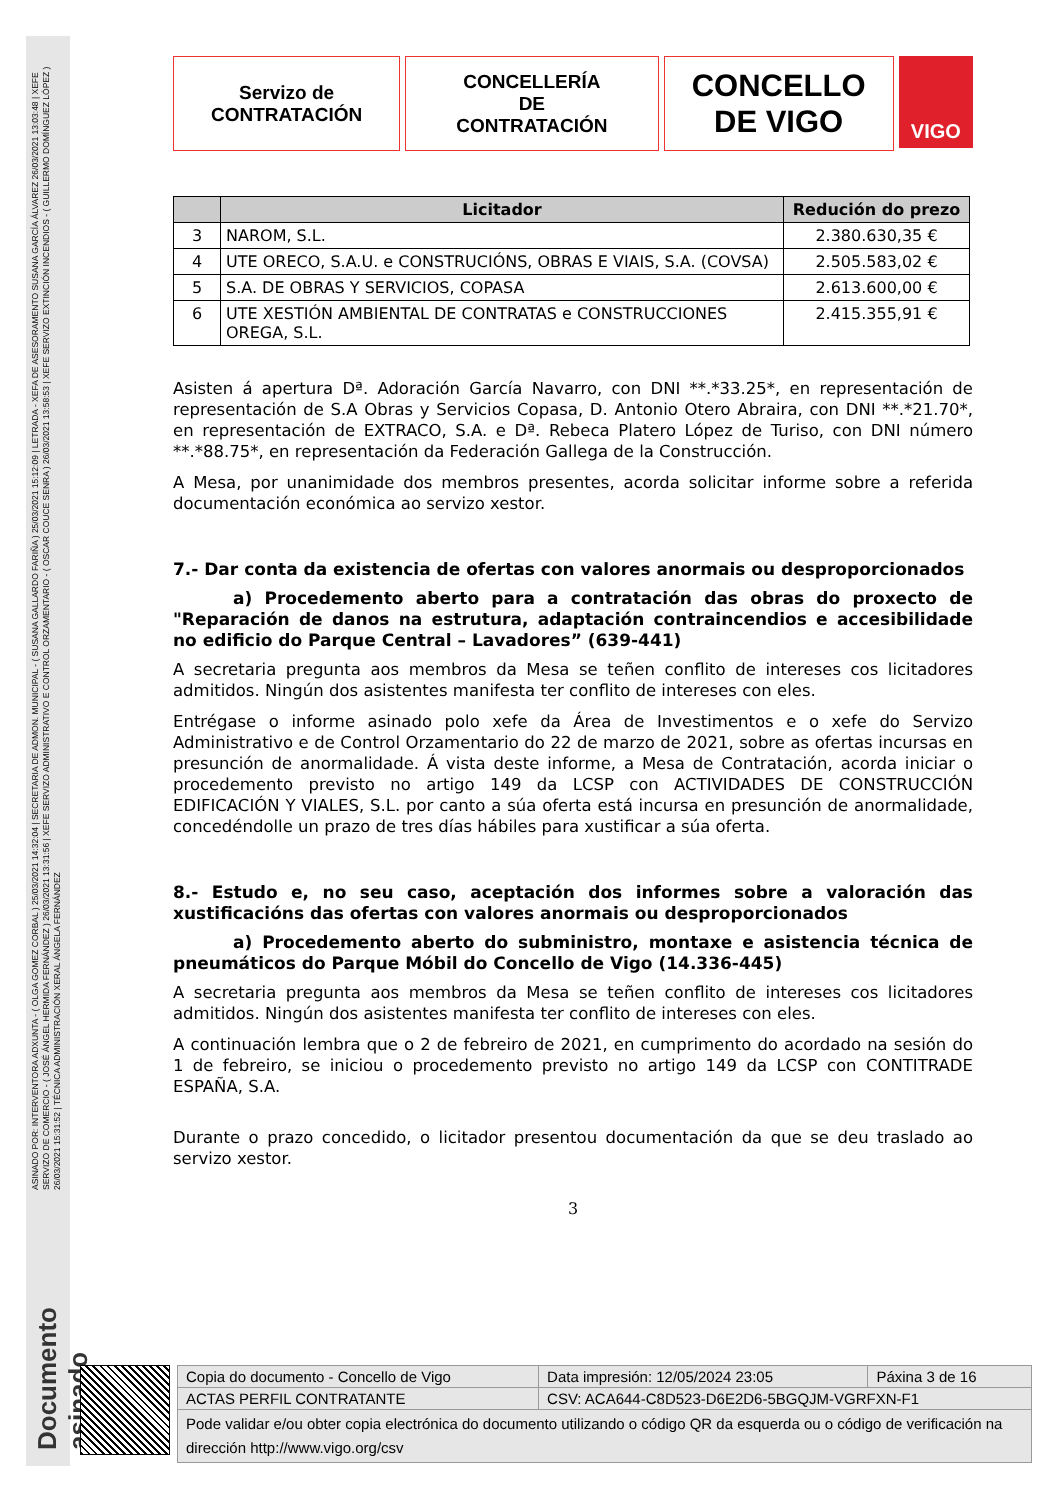ASINADO POR: INTERVENTORA ADXUNTA - ( OLGA GOMEZ CORBAL ) 25/03/2021 14:32:04 | SECRETARIA DE ADMON. MUNICIPAL - ( SUSANA GALLARDO FARIÑA ) 25/03/2021 15:12:09 | LETRADA - XEFA DE ASESORAMENTO SUSANA GARCÍA ÁLVAREZ 26/03/2021 13:03:48 | XEFE SERVIZO DE COMERCIO - ( JOSÉ ÁNGEL HERMIDA FERNÁNDEZ ) 26/03/2021 13:31:56 | XEFE SERVIZO ADMINISTRATIVO E CONTROL ORZAMENTARIO - ( OSCAR COUCE SENRA ) 26/03/2021 13:58:53 | XEFE SERVIZO EXTINCIÓN INCENDIOS - ( GUILLERMO DOMÍNGUEZ LÓPEZ ) 26/03/2021 15:31:52 | TÉCNICA ADMINISTRACIÓN XERAL ÁNGELA FERNÁNDEZ
Documento asinado
Servizo de
CONTRATACIÓN
CONCELLERÍA
DE
CONTRATACIÓN
CONCELLO
DE VIGO
VIGO
| | Licitador | Redución do prezo |
| --- | --- | --- |
| 3 | NAROM, S.L. | 2.380.630,35 € |
| 4 | UTE ORECO, S.A.U. e CONSTRUCIÓNS, OBRAS E VIAIS, S.A. (COVSA) | 2.505.583,02 € |
| 5 | S.A. DE OBRAS Y SERVICIOS, COPASA | 2.613.600,00 € |
| 6 | UTE XESTIÓN AMBIENTAL DE CONTRATAS e CONSTRUCCIONES OREGA, S.L. | 2.415.355,91 € |
Asisten á apertura Dª. Adoración García Navarro, con DNI **.*33.25*, en representación de representación de S.A Obras y Servicios Copasa, D. Antonio Otero Abraira, con DNI **.*21.70*, en representación de EXTRACO, S.A. e Dª. Rebeca Platero López de Turiso, con DNI número **.*88.75*, en representación da Federación Gallega de la Construcción.
A Mesa, por unanimidade dos membros presentes, acorda solicitar informe sobre a referida documentación económica ao servizo xestor.
7.- Dar conta da existencia de ofertas con valores anormais ou desproporcionados
a) Procedemento aberto para a contratación das obras do proxecto de "Reparación de danos na estrutura, adaptación contraincendios e accesibilidade no edificio do Parque Central – Lavadores” (639-441)
A secretaria pregunta aos membros da Mesa se teñen conflito de intereses cos licitadores admitidos. Ningún dos asistentes manifesta ter conflito de intereses con eles.
Entrégase o informe asinado polo xefe da Área de Investimentos e o xefe do Servizo Administrativo e de Control Orzamentario do 22 de marzo de 2021, sobre as ofertas incursas en presunción de anormalidade. Á vista deste informe, a Mesa de Contratación, acorda iniciar o procedemento previsto no artigo 149 da LCSP con ACTIVIDADES DE CONSTRUCCIÓN EDIFICACIÓN Y VIALES, S.L. por canto a súa oferta está incursa en presunción de anormalidade, concedéndolle un prazo de tres días hábiles para xustificar a súa oferta.
8.- Estudo e, no seu caso, aceptación dos informes sobre a valoración das xustificacións das ofertas con valores anormais ou desproporcionados
a) Procedemento aberto do subministro, montaxe e asistencia técnica de pneumáticos do Parque Móbil do Concello de Vigo (14.336-445)
A secretaria pregunta aos membros da Mesa se teñen conflito de intereses cos licitadores admitidos. Ningún dos asistentes manifesta ter conflito de intereses con eles.
A continuación lembra que o 2 de febreiro de 2021, en cumprimento do acordado na sesión do 1 de febreiro, se iniciou o procedemento previsto no artigo 149 da LCSP con CONTITRADE ESPAÑA, S.A.
Durante o prazo concedido, o licitador presentou documentación da que se deu traslado ao servizo xestor.
3
| Copia do documento - Concello de Vigo | Data impresión: 12/05/2024 23:05 | Páxina 3 de 16 |
| ACTAS PERFIL CONTRATANTE | CSV: ACA644-C8D523-D6E2D6-5BGQJM-VGRFXN-F1 | |
| Pode validar e/ou obter copia electrónica do documento utilizando o código QR da esquerda ou o código de verificación na dirección http://www.vigo.org/csv | | |